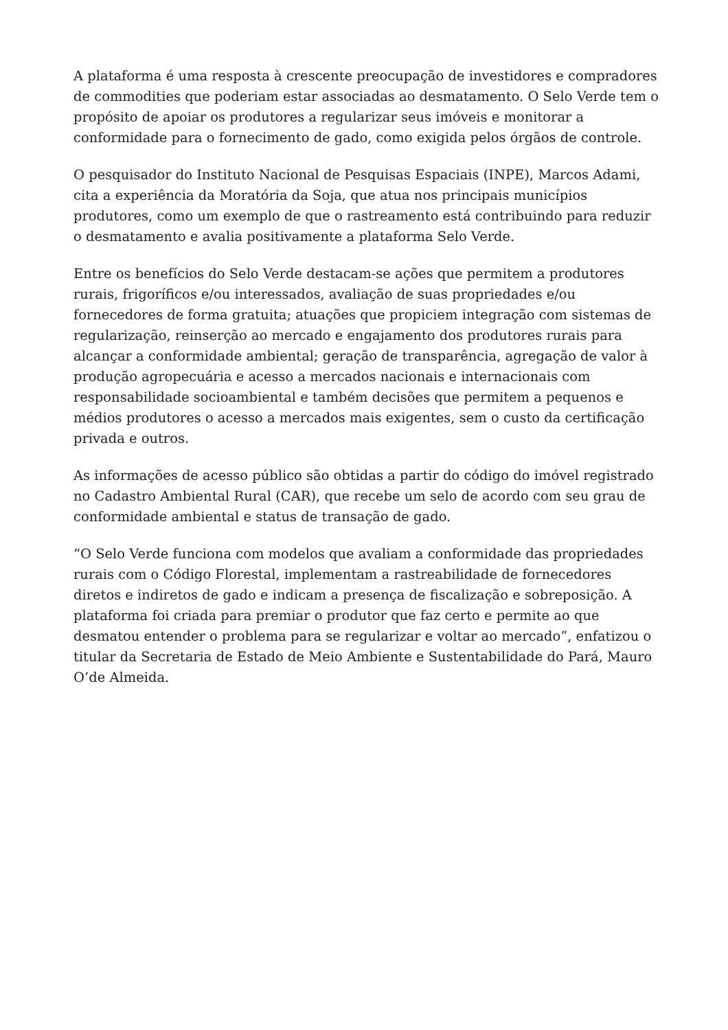A plataforma é uma resposta à crescente preocupação de investidores e compradores de commodities que poderiam estar associadas ao desmatamento. O Selo Verde tem o propósito de apoiar os produtores a regularizar seus imóveis e monitorar a conformidade para o fornecimento de gado, como exigida pelos órgãos de controle.
O pesquisador do Instituto Nacional de Pesquisas Espaciais (INPE), Marcos Adami, cita a experiência da Moratória da Soja, que atua nos principais municípios produtores, como um exemplo de que o rastreamento está contribuindo para reduzir o desmatamento e avalia positivamente a plataforma Selo Verde.
Entre os benefícios do Selo Verde destacam-se ações que permitem a produtores rurais, frigoríficos e/ou interessados, avaliação de suas propriedades e/ou fornecedores de forma gratuita; atuações que propiciem integração com sistemas de regularização, reinserção ao mercado e engajamento dos produtores rurais para alcançar a conformidade ambiental; geração de transparência, agregação de valor à produção agropecuária e acesso a mercados nacionais e internacionais com responsabilidade socioambiental e também decisões que permitem a pequenos e médios produtores o acesso a mercados mais exigentes, sem o custo da certificação privada e outros.
As informações de acesso público são obtidas a partir do código do imóvel registrado no Cadastro Ambiental Rural (CAR), que recebe um selo de acordo com seu grau de conformidade ambiental e status de transação de gado.
“O Selo Verde funciona com modelos que avaliam a conformidade das propriedades rurais com o Código Florestal, implementam a rastreabilidade de fornecedores diretos e indiretos de gado e indicam a presença de fiscalização e sobreposição. A plataforma foi criada para premiar o produtor que faz certo e permite ao que desmatou entender o problema para se regularizar e voltar ao mercado”, enfatizou o titular da Secretaria de Estado de Meio Ambiente e Sustentabilidade do Pará, Mauro O’de Almeida.